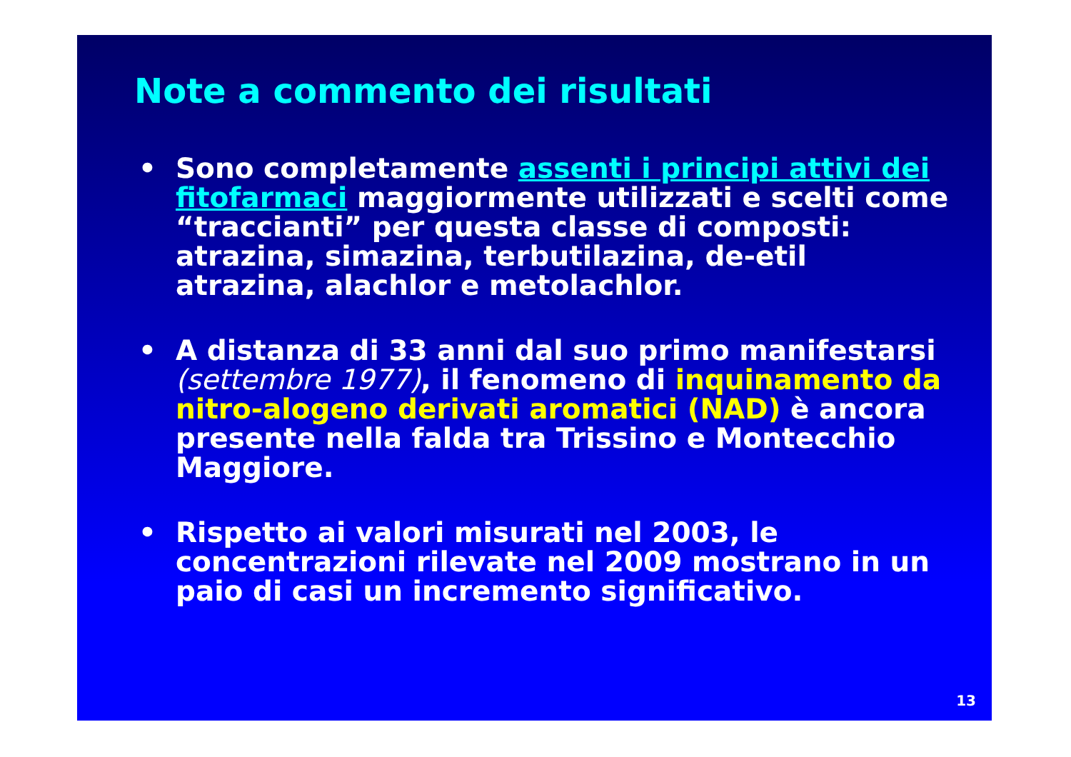Note a commento dei risultati
• Sono completamente assenti i principi attivi dei fitofarmaci maggiormente utilizzati e scelti come “traccianti” per questa classe di composti: atrazina, simazina, terbutilazina, de-etil atrazina, alachlor e metolachlor.
• A distanza di 33 anni dal suo primo manifestarsi (settembre 1977), il fenomeno di inquinamento da nitro-alogeno derivati aromatici (NAD) è ancora presente nella falda tra Trissino e Montecchio Maggiore.
• Rispetto ai valori misurati nel 2003, le concentrazioni rilevate nel 2009 mostrano in un paio di casi un incremento significativo.
13